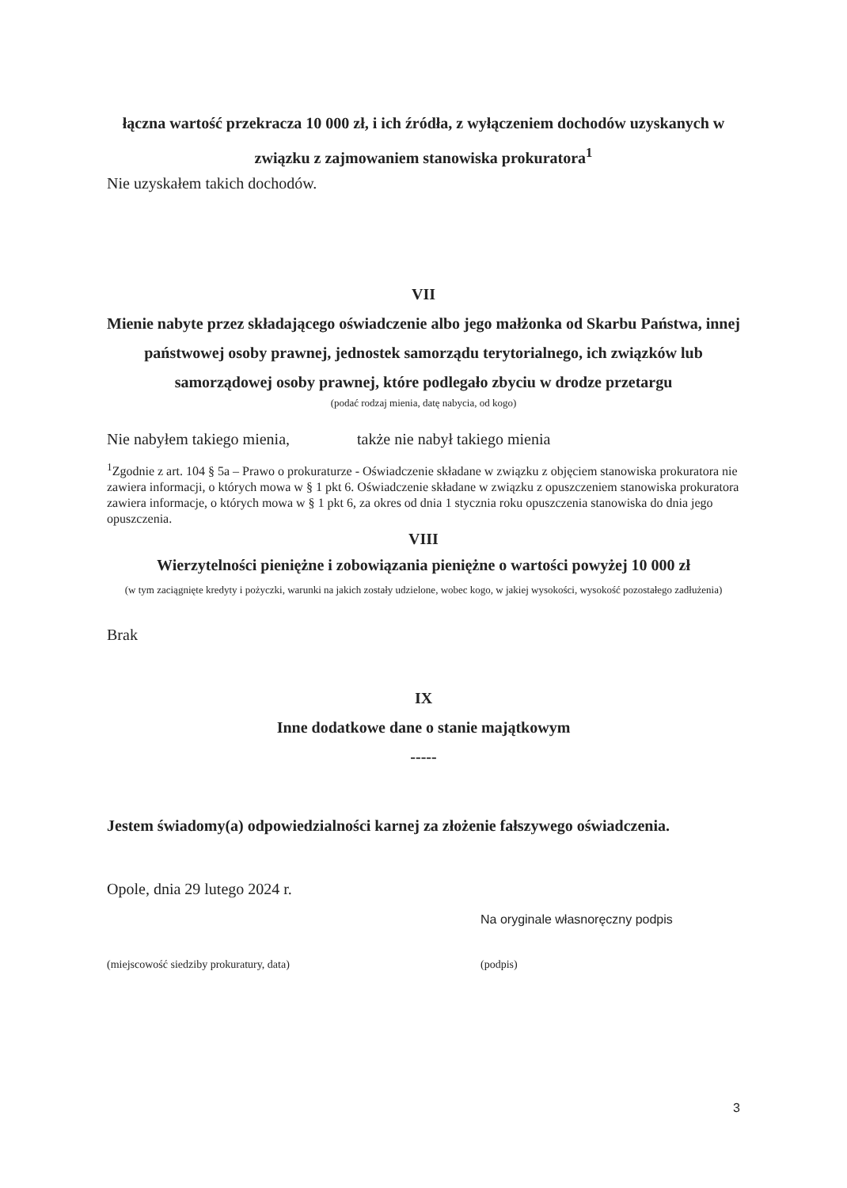łączna wartość przekracza 10 000 zł, i ich źródła, z wyłączeniem dochodów uzyskanych w związku z zajmowaniem stanowiska prokuratora<sup>1</sup>
Nie uzyskałem takich dochodów.
VII
Mienie nabyte przez składającego oświadczenie albo jego małżonka od Skarbu Państwa, innej państwowej osoby prawnej, jednostek samorządu terytorialnego, ich związków lub samorządowej osoby prawnej, które podlegało zbyciu w drodze przetargu
(podać rodzaj mienia, datę nabycia, od kogo)
Nie nabyłem takiego mienia, także nie nabył takiego mienia
<sup>1</sup> Zgodnie z art. 104 § 5a – Prawo o prokuraturze - Oświadczenie składane w związku z objęciem stanowiska prokuratora nie zawiera informacji, o których mowa w § 1 pkt 6. Oświadczenie składane w związku z opuszczeniem stanowiska prokuratora zawiera informacje, o których mowa w § 1 pkt 6, za okres od dnia 1 stycznia roku opuszczenia stanowiska do dnia jego opuszczenia.
VIII
Wierzytelności pieniężne i zobowiązania pieniężne o wartości powyżej 10 000 zł
(w tym zaciągnięte kredyty i pożyczki, warunki na jakich zostały udzielone, wobec kogo, w jakiej wysokości, wysokość pozostałego zadłużenia)
Brak
IX
Inne dodatkowe dane o stanie majątkowym
-----
Jestem świadomy(a) odpowiedzialności karnej za złożenie fałszywego oświadczenia.
Opole, dnia 29 lutego 2024 r.
Na oryginale własnoręczny podpis
(miejscowość siedziby prokuratury, data) (podpis)
3